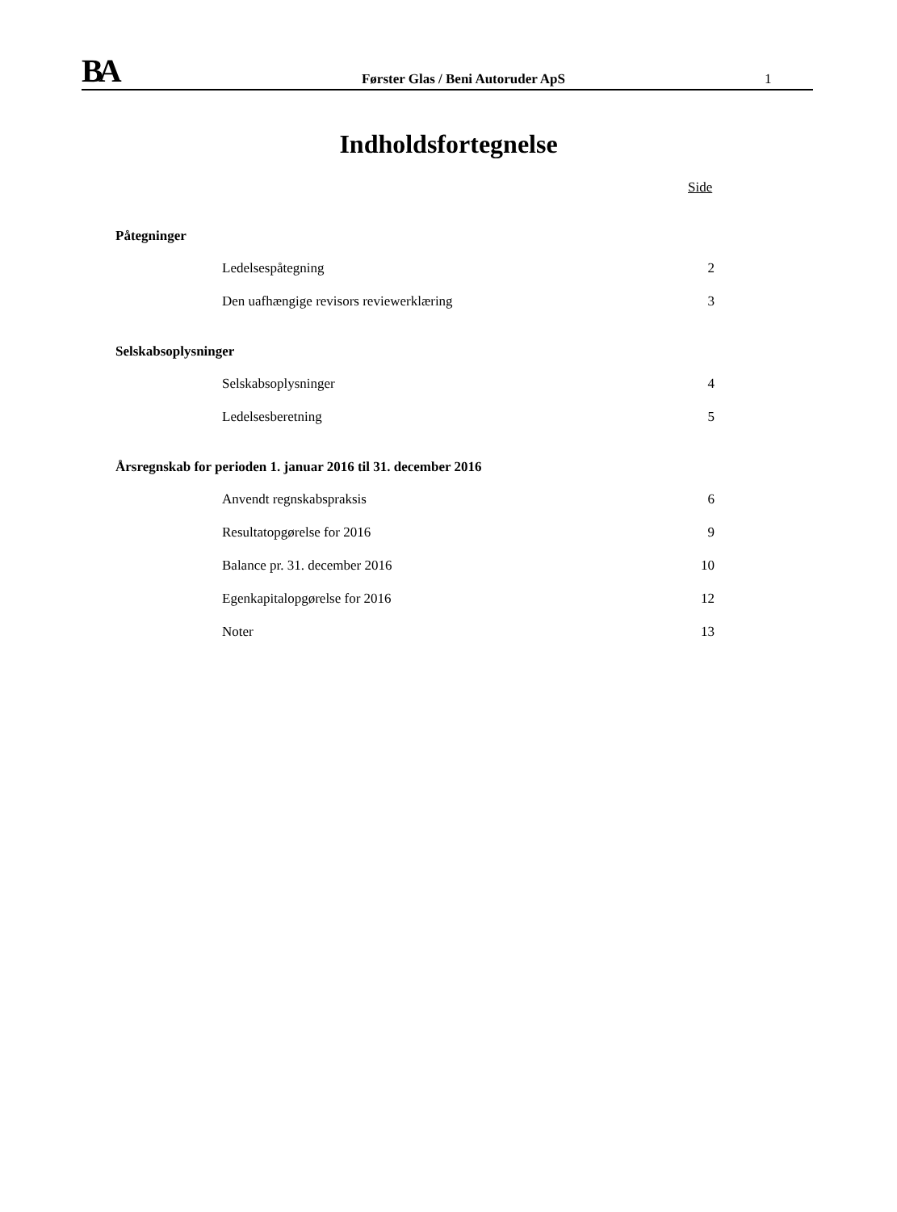BA
Førster Glas / Beni Autoruder ApS
1
Indholdsfortegnelse
Side
Påtegninger
Ledelsespåtegning 2
Den uafhængige revisors reviewerklæring 3
Selskabsoplysninger
Selskabsoplysninger 4
Ledelsesberetning 5
Årsregnskab for perioden 1. januar 2016 til 31. december 2016
Anvendt regnskabspraksis 6
Resultatopgørelse for 2016 9
Balance pr. 31. december 2016 10
Egenkapitalopgørelse for 2016 12
Noter 13